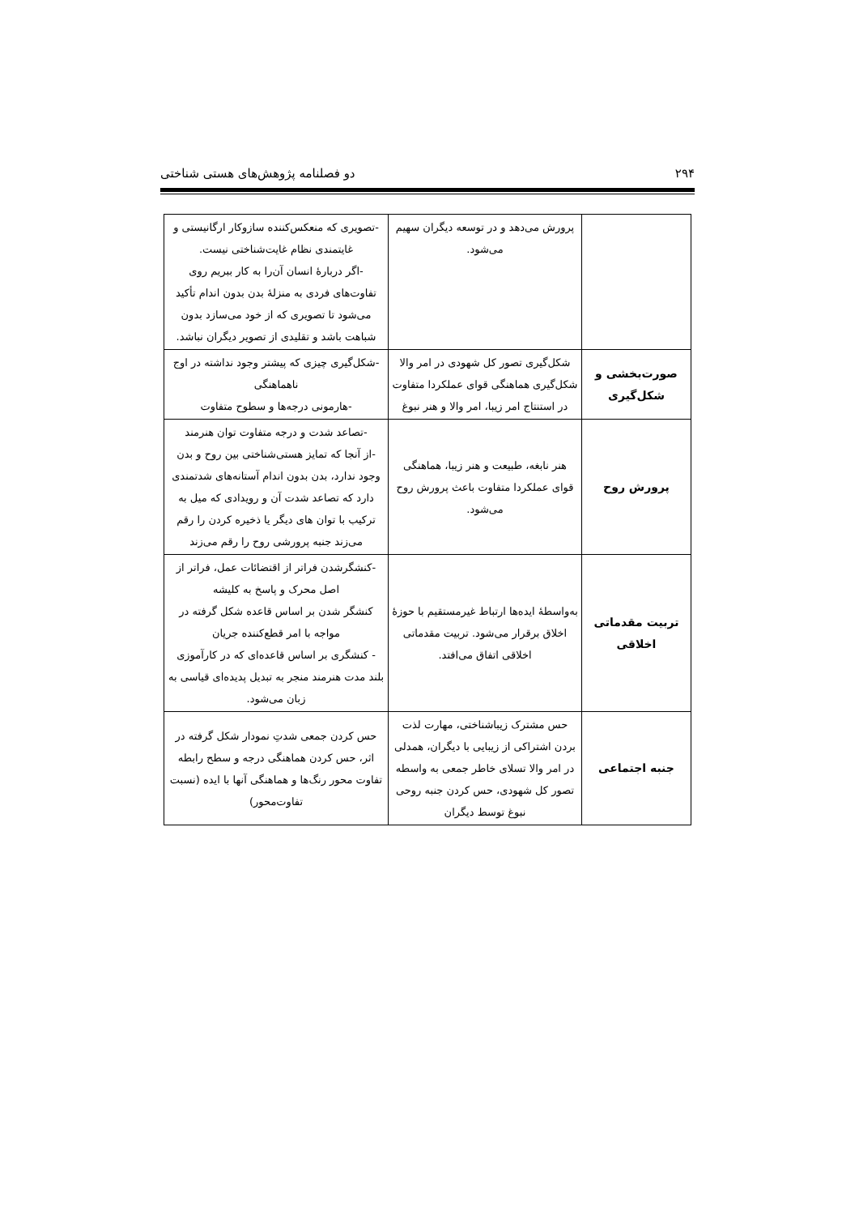۲۹۴ دو فصلنامه پژوهش‌های هستی شناختی
| | پرورش می‌دهد و در توسعه دیگران سهیم می‌شود. | -تصویری که منعکس‌کننده سازوکار ارگانیستی و غایتمندی نظام غایت‌شناختی نیست. -اگر دربارهٔ انسان آن‌را به کار ببریم روی تفاوت‌های فردی به منزلهٔ بدن بدون اندام تأکید می‌شود تا تصویری که از خود می‌سازد بدون شباهت باشد و تقلیدی از تصویر دیگران نباشد. |
| صورت‌بخشی و شکل‌گیری | شکل‌گیری تصور کل شهودی در امر والا شکل‌گیری هماهنگی قوای عملکردا متفاوت در استنتاج امر زیبا، امر والا و هنر نبوغ | -شکل‌گیری چیزی که پیشتر وجود نداشته در اوج ناهماهنگی -هارمونی درجه‌ها و سطوح متفاوت |
| پرورش روح | هنر نابغه، طبیعت و هنر زیبا، هماهنگی قوای عملکردا متفاوت باعث پرورش روح می‌شود. | -تصاعد شدت و درجه متفاوت توان هنرمند -از آنجا که تمایز هستی‌شناختی بین روح و بدن وجود ندارد، بدن بدون اندام آستانه‌های شدتمندی دارد که تصاعد شدت آن و رویدادی که میل به ترکیب با توان های دیگر یا ذخیره کردن را رقم می‌زند جنبه پرورشی روح را رقم می‌زند |
| تربیت مقدماتی اخلاقی | به‌واسطهٔ ایده‌ها ارتباط غیرمستقیم با حوزهٔ اخلاق برقرار می‌شود. تربیت مقدماتی اخلاقی اتفاق می‌افتد. | -کنشگرشدن فراتر از اقتضائات عمل، فراتر از اصل محرک و پاسخ به کلیشه کنشگر شدن بر اساس قاعده شکل گرفته در مواجه با امر قطع‌کننده جریان - کنشگری بر اساس قاعده‌ای که در کارآموزی بلند مدت هنرمند منجر به تبدیل پدیده‌ای قیاسی به زبان می‌شود. |
| جنبه اجتماعی | حس مشترک زیباشناختی، مهارت لذت بردن اشتراکی از زیبایی با دیگران، همدلی در امر والا تسلای خاطر جمعی به واسطه تصور کل شهودی، حس کردن جنبه روحی نبوغ توسط دیگران | حس کردن جمعی شدتِ نمودار شکل گرفته در اثر، حس کردن هماهنگی درجه و سطح رابطه تفاوت محور رنگ‌ها و هماهنگی آنها با ایده (نسبت تفاوت‌محور) |